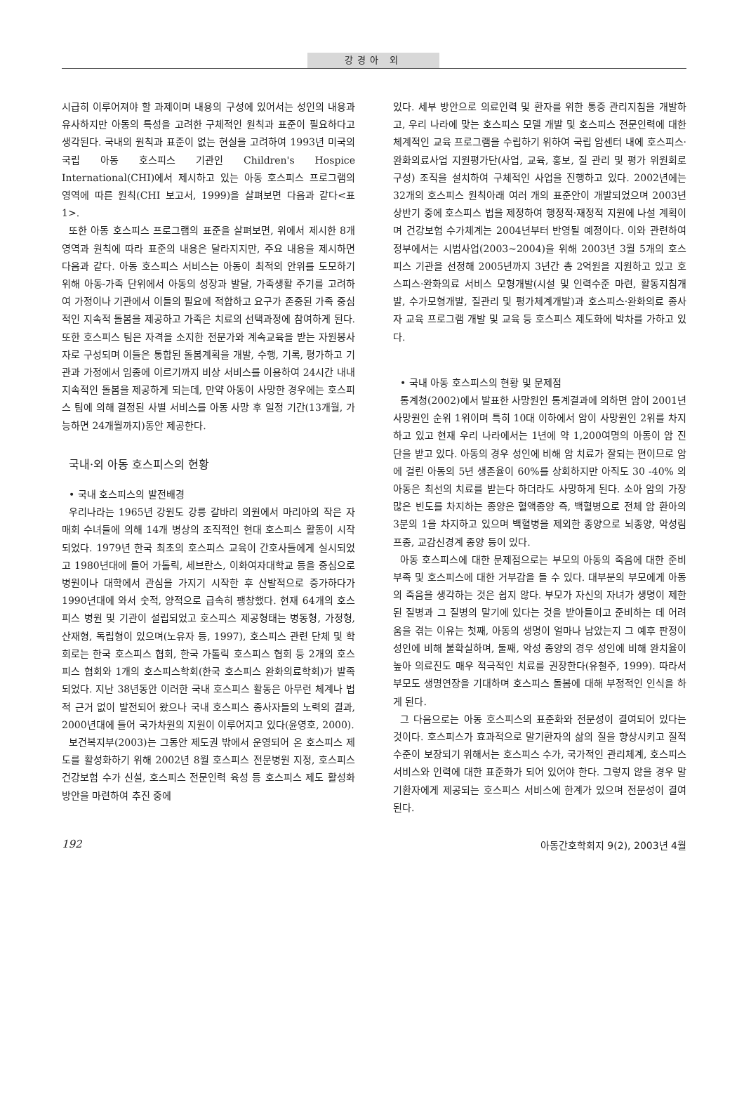강경아 외
시급히 이루어져야 할 과제이며 내용의 구성에 있어서는 성인의 내용과 유사하지만 아동의 특성을 고려한 구체적인 원칙과 표준이 필요하다고 생각된다. 국내의 원칙과 표준이 없는 현실을 고려하여 1993년 미국의 국립 아동 호스피스 기관인 Children's Hospice International(CHI)에서 제시하고 있는 아동 호스피스 프로그램의 영역에 따른 원칙(CHI 보고서, 1999)을 살펴보면 다음과 같다<표 1>.
또한 아동 호스피스 프로그램의 표준을 살펴보면, 위에서 제시한 8개 영역과 원칙에 따라 표준의 내용은 달라지지만, 주요 내용을 제시하면 다음과 같다. 아동 호스피스 서비스는 아동이 최적의 안위를 도모하기 위해 아동-가족 단위에서 아동의 성장과 발달, 가족생활 주기를 고려하여 가정이나 기관에서 이들의 필요에 적합하고 요구가 존중된 가족 중심적인 지속적 돌봄을 제공하고 가족은 치료의 선택과정에 참여하게 된다. 또한 호스피스 팀은 자격을 소지한 전문가와 계속교육을 받는 자원봉사자로 구성되며 이들은 통합된 돌봄계획을 개발, 수행, 기록, 평가하고 기관과 가정에서 임종에 이르기까지 비상 서비스를 이용하여 24시간 내내 지속적인 돌봄을 제공하게 되는데, 만약 아동이 사망한 경우에는 호스피스 팀에 의해 결정된 사별 서비스를 아동 사망 후 일정 기간(13개월, 가능하면 24개월까지)동안 제공한다.
국내·외 아동 호스피스의 현황
• 국내 호스피스의 발전배경
우리나라는 1965년 강원도 강릉 갈바리 의원에서 마리아의 작은 자매회 수녀들에 의해 14개 병상의 조직적인 현대 호스피스 활동이 시작되었다. 1979년 한국 최초의 호스피스 교육이 간호사들에게 실시되었고 1980년대에 들어 가톨릭, 세브란스, 이화여자대학교 등을 중심으로 병원이나 대학에서 관심을 가지기 시작한 후 산발적으로 증가하다가 1990년대에 와서 숫적, 양적으로 급속히 팽창했다. 현재 64개의 호스피스 병원 및 기관이 설립되었고 호스피스 제공형태는 병동형, 가정형, 산재형, 독립형이 있으며(노유자 등, 1997), 호스피스 관련 단체 및 학회로는 한국 호스피스 협회, 한국 가톨릭 호스피스 협회 등 2개의 호스피스 협회와 1개의 호스피스학회(한국 호스피스 완화의료학회)가 발족되었다. 지난 38년동안 이러한 국내 호스피스 활동은 아무런 체계나 법적 근거 없이 발전되어 왔으나 국내 호스피스 종사자들의 노력의 결과, 2000년대에 들어 국가차원의 지원이 이루어지고 있다(윤영호, 2000).
보건복지부(2003)는 그동안 제도권 밖에서 운영되어 온 호스피스 제도를 활성화하기 위해 2002년 8월 호스피스 전문병원 지정, 호스피스 건강보험 수가 신설, 호스피스 전문인력 육성 등 호스피스 제도 활성화 방안을 마련하여 추진 중에
있다. 세부 방안으로 의료인력 및 환자를 위한 통증 관리지침을 개발하고, 우리 나라에 맞는 호스피스 모델 개발 및 호스피스 전문인력에 대한 체계적인 교육 프로그램을 수립하기 위하여 국립 암센터 내에 호스피스·완화의료사업 지원평가단(사업, 교육, 홍보, 질 관리 및 평가 위원회로 구성) 조직을 설치하여 구체적인 사업을 진행하고 있다. 2002년에는 32개의 호스피스 원칙아래 여러 개의 표준안이 개발되었으며 2003년 상반기 중에 호스피스 법을 제정하여 행정적·재정적 지원에 나설 계획이며 건강보험 수가체계는 2004년부터 반영될 예정이다. 이와 관련하여 정부에서는 시범사업(2003~2004)을 위해 2003년 3월 5개의 호스피스 기관을 선정해 2005년까지 3년간 총 2억원을 지원하고 있고 호스피스·완화의료 서비스 모형개발(시설 및 인력수준 마련, 활동지침개발, 수가모형개발, 질관리 및 평가체계개발)과 호스피스·완화의료 종사자 교육 프로그램 개발 및 교육 등 호스피스 제도화에 박차를 가하고 있다.
• 국내 아동 호스피스의 현황 및 문제점
통계청(2002)에서 발표한 사망원인 통계결과에 의하면 암이 2001년 사망원인 순위 1위이며 특히 10대 이하에서 암이 사망원인 2위를 차지하고 있고 현재 우리 나라에서는 1년에 약 1,200여명의 아동이 암 진단을 받고 있다. 아동의 경우 성인에 비해 암 치료가 잘되는 편이므로 암에 걸린 아동의 5년 생존율이 60%를 상회하지만 아직도 30 -40% 의 아동은 최선의 치료를 받는다 하더라도 사망하게 된다. 소아 암의 가장 많은 빈도를 차지하는 종양은 혈액종양 즉, 백혈병으로 전체 암 환아의 3분의 1을 차지하고 있으며 백혈병을 제외한 종양으로 뇌종양, 악성림프종, 교감신경계 종양 등이 있다.
아동 호스피스에 대한 문제점으로는 부모의 아동의 죽음에 대한 준비부족 및 호스피스에 대한 거부감을 들 수 있다. 대부분의 부모에게 아동의 죽음을 생각하는 것은 쉽지 않다. 부모가 자신의 자녀가 생명이 제한된 질병과 그 질병의 말기에 있다는 것을 받아들이고 준비하는 데 어려움을 겪는 이유는 첫째, 아동의 생명이 얼마나 남았는지 그 예후 판정이 성인에 비해 불확실하며, 둘째, 악성 종양의 경우 성인에 비해 완치율이 높아 의료진도 매우 적극적인 치료를 권장한다(유철주, 1999). 따라서 부모도 생명연장을 기대하며 호스피스 돌봄에 대해 부정적인 인식을 하게 된다.
그 다음으로는 아동 호스피스의 표준화와 전문성이 결여되어 있다는 것이다. 호스피스가 효과적으로 말기환자의 삶의 질을 향상시키고 질적 수준이 보장되기 위해서는 호스피스 수가, 국가적인 관리체계, 호스피스 서비스와 인력에 대한 표준화가 되어 있어야 한다. 그렇지 않을 경우 말기환자에게 제공되는 호스피스 서비스에 한계가 있으며 전문성이 결여된다.
192 아동간호학회지 9(2), 2003년 4월